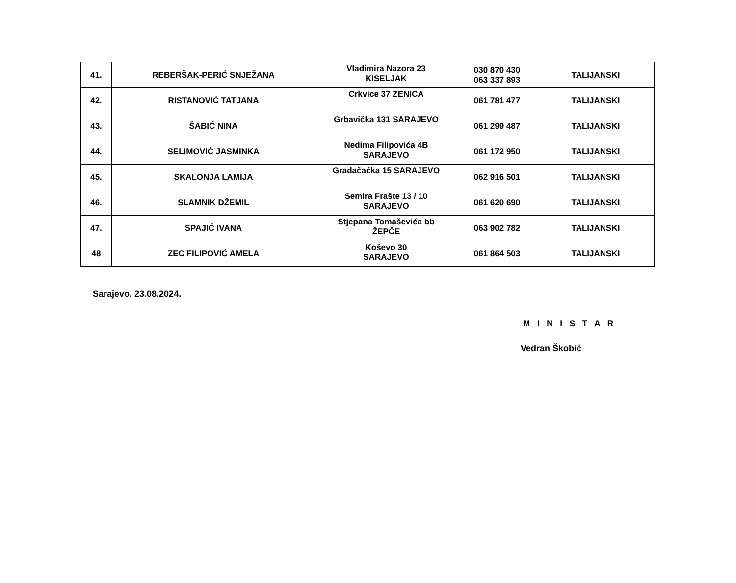| 41. | REBERŠAK-PERIĆ SNJEŽANA | Vladimira Nazora 23 KISELJAK | 030 870 430 063 337 893 | TALIJANSKI |
| 42. | RISTANOVIĆ TATJANA | Crkvice 37 ZENICA | 061 781 477 | TALIJANSKI |
| 43. | ŠABIĆ NINA | Grbavička 131 SARAJEVO | 061 299 487 | TALIJANSKI |
| 44. | SELIMOVIĆ JASMINKA | Nedima Filipovića 4B SARAJEVO | 061 172 950 | TALIJANSKI |
| 45. | SKALONJA LAMIJA | Gradačaćka 15 SARAJEVO | 062 916 501 | TALIJANSKI |
| 46. | SLAMNIK DŽEMIL | Semira Frašte 13 / 10 SARAJEVO | 061 620 690 | TALIJANSKI |
| 47. | SPAJIĆ IVANA | Stjepana Tomaševića bb ŽEPČE | 063 902 782 | TALIJANSKI |
| 48 | ZEC FILIPOVIĆ AMELA | Koševo 30 SARAJEVO | 061 864 503 | TALIJANSKI |
Sarajevo, 23.08.2024.
M I N I S T A R
Vedran Škobić